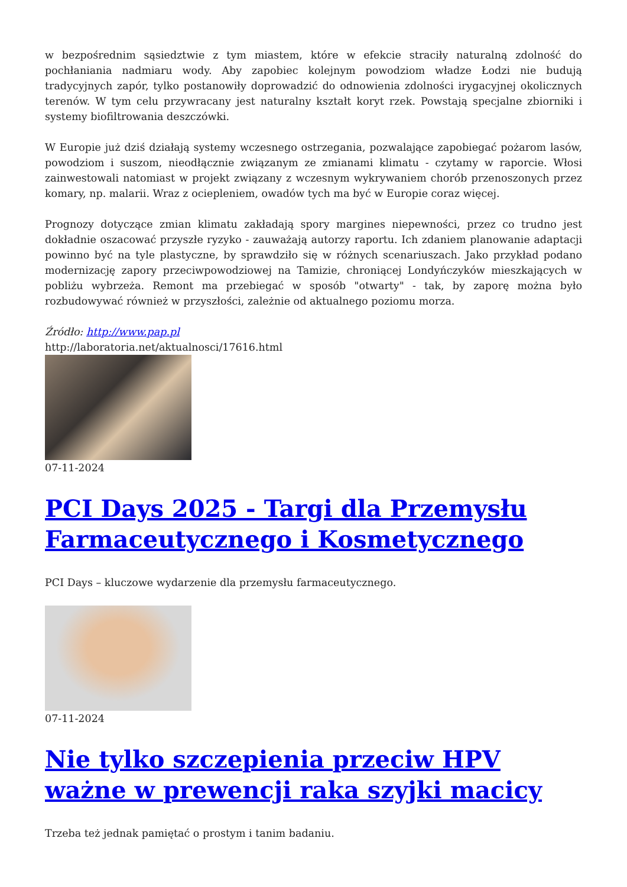w bezpośrednim sąsiedztwie z tym miastem, które w efekcie straciły naturalną zdolność do pochłaniania nadmiaru wody. Aby zapobiec kolejnym powodziom władze Łodzi nie budują tradycyjnych zapór, tylko postanowiły doprowadzić do odnowienia zdolności irygacyjnej okolicznych terenów. W tym celu przywracany jest naturalny kształt koryt rzek. Powstają specjalne zbiorniki i systemy biofiltrowania deszczówki.
W Europie już dziś działają systemy wczesnego ostrzegania, pozwalające zapobiegać pożarom lasów, powodziom i suszom, nieodłącznie związanym ze zmianami klimatu - czytamy w raporcie. Włosi zainwestowali natomiast w projekt związany z wczesnym wykrywaniem chorób przenoszonych przez komary, np. malarii. Wraz z ociepleniem, owadów tych ma być w Europie coraz więcej.
Prognozy dotyczące zmian klimatu zakładają spory margines niepewności, przez co trudno jest dokładnie oszacować przyszłe ryzyko - zauważają autorzy raportu. Ich zdaniem planowanie adaptacji powinno być na tyle plastyczne, by sprawdziło się w różnych scenariuszach. Jako przykład podano modernizację zapory przeciwpowodziowej na Tamizie, chroniącej Londyńczyków mieszkających w pobliżu wybrzeża. Remont ma przebiegać w sposób "otwarty" - tak, by zaporę można było rozbudowywać również w przyszłości, zależnie od aktualnego poziomu morza.
Źródło: http://www.pap.pl
http://laboratoria.net/aktualnosci/17616.html
07-11-2024
PCI Days 2025 - Targi dla Przemysłu Farmaceutycznego i Kosmetycznego
PCI Days – kluczowe wydarzenie dla przemysłu farmaceutycznego.
07-11-2024
Nie tylko szczepienia przeciw HPV ważne w prewencji raka szyjki macicy
Trzeba też jednak pamiętać o prostym i tanim badaniu.